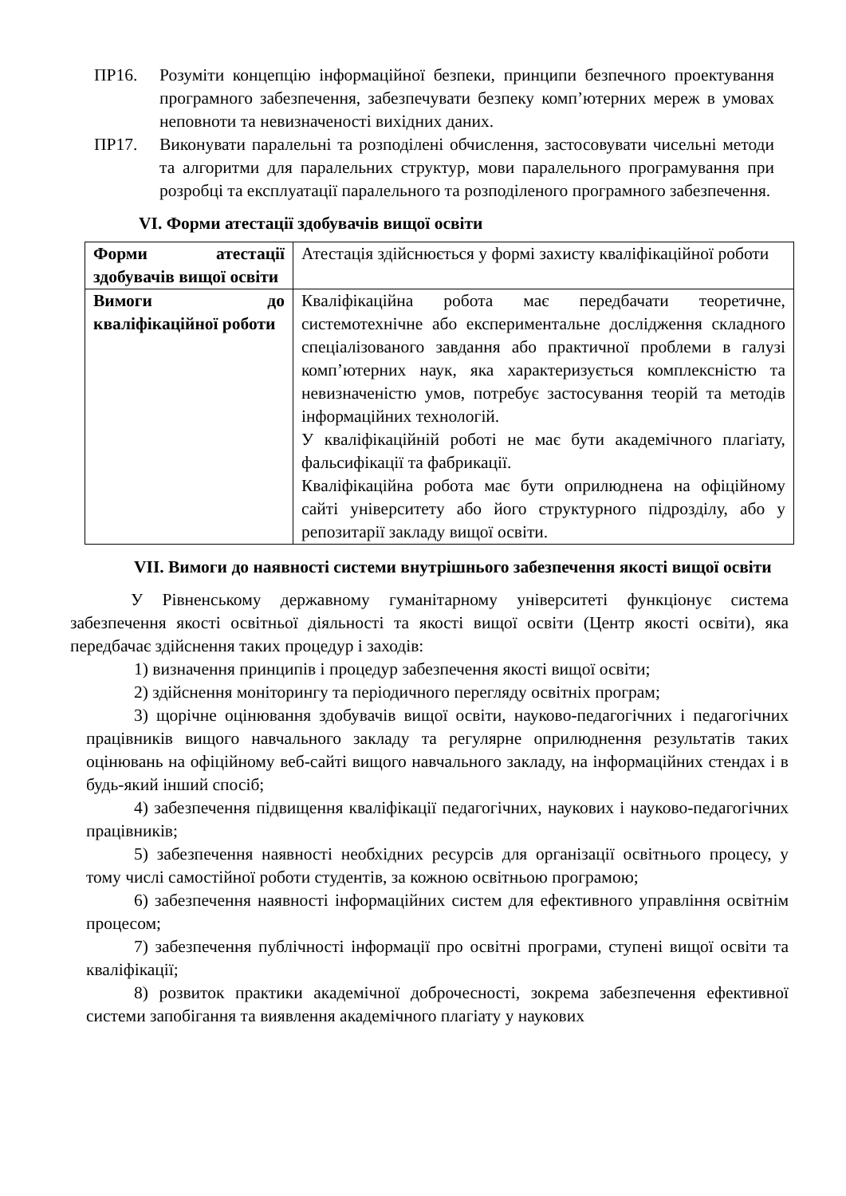ПР16. Розуміти концепцію інформаційної безпеки, принципи безпечного проектування програмного забезпечення, забезпечувати безпеку комп’ютерних мереж в умовах неповноти та невизначеності вихідних даних.
ПР17. Виконувати паралельні та розподілені обчислення, застосовувати чисельні методи та алгоритми для паралельних структур, мови паралельного програмування при розробці та експлуатації паралельного та розподіленого програмного забезпечення.
VI. Форми атестації здобувачів вищої освіти
| Форми атестації здобувачів вищої освіти | Атестація здійснюється у формі захисту кваліфікаційної роботи |
| Вимоги до кваліфікаційної роботи | Кваліфікаційна робота має передбачати теоретичне, системотехнічне або експериментальне дослідження складного спеціалізованого завдання або практичної проблеми в галузі комп’ютерних наук, яка характеризується комплексністю та невизначеністю умов, потребує застосування теорій та методів інформаційних технологій. У кваліфікаційній роботі не має бути академічного плагіату, фальсифікації та фабрикації. Кваліфікаційна робота має бути оприлюднена на офіційному сайті університету або його структурного підрозділу, або у репозитарії закладу вищої освіти. |
VII. Вимоги до наявності системи внутрішнього забезпечення якості вищої освіти
У Рівненському державному гуманітарному університеті функціонує система забезпечення якості освітньої діяльності та якості вищої освіти (Центр якості освіти), яка передбачає здійснення таких процедур і заходів:
1) визначення принципів і процедур забезпечення якості вищої освіти;
2) здійснення моніторингу та періодичного перегляду освітніх програм;
3) щорічне оцінювання здобувачів вищої освіти, науково-педагогічних і педагогічних працівників вищого навчального закладу та регулярне оприлюднення результатів таких оцінювань на офіційному веб-сайті вищого навчального закладу, на інформаційних стендах і в будь-який інший спосіб;
4) забезпечення підвищення кваліфікації педагогічних, наукових і науково-педагогічних працівників;
5) забезпечення наявності необхідних ресурсів для організації освітнього процесу, у тому числі самостійної роботи студентів, за кожною освітньою програмою;
6) забезпечення наявності інформаційних систем для ефективного управління освітнім процесом;
7) забезпечення публічності інформації про освітні програми, ступені вищої освіти та кваліфікації;
8) розвиток практики академічної доброчесності, зокрема забезпечення ефективної системи запобігання та виявлення академічного плагіату у наукових